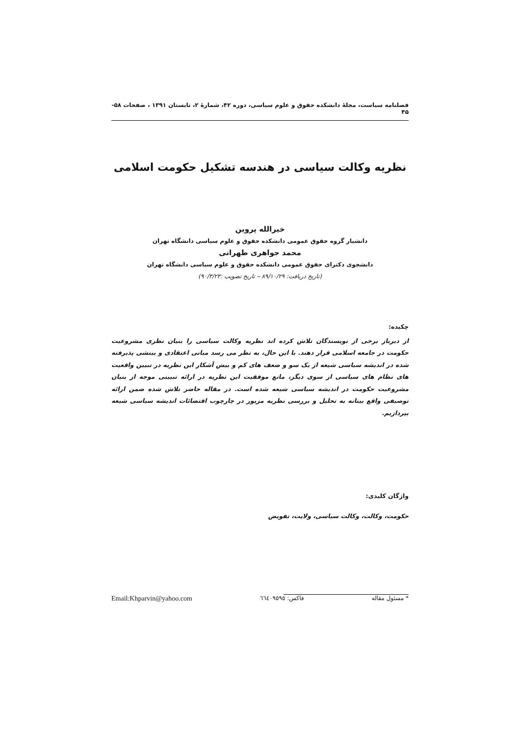فصلنامه سیاست، مجلهٔ دانشکده حقوق و علوم سیاسی، دوره ۴۲، شمارهٔ ۲، تابستان ۱۳۹۱ ، صفحات ۵۸- ۴۵
نظریه وکالت سیاسی در هندسه تشکیل حکومت اسلامی
خیرالله پروین
دانشیار گروه حقوق عمومی دانشکده حقوق و علوم سیاسی دانشگاه تهران
محمد جواهری طهرانی
دانشجوی دکترای حقوق عمومی دانشکده حقوق و علوم سیاسی دانشگاه تهران
(تاریخ دریافت: ۸۹/۱۰/۲۹ – تاریخ تصویب :۹۰/۳/۲۳)
چکیده:
از دیرباز برخی از نویسندگان تلاش کرده اند نظریه وکالت سیاسی را بنیان نظری مشروعیت حکومت در جامعه اسلامی قرار دهند. با این حال، به نظر می رسد مبانی اعتقادی و بینشی پذیرفته شده در اندیشه سیاسی شیعه از یک سو و ضعف های کم و بیش آشکار این نظریه در تبیین واقعیت های نظام های سیاسی از سوی دیگر، مانع موفقیت این نظریه در ارائه تبیینی موجه از بنیان مشروعیت حکومت در اندیشه سیاسی شیعه شده است. در مقاله حاضر تلاش شده ضمن ارائه توصیفی واقع بینانه به تحلیل و بررسی نظریه مزبور در چارچوب اقتضائات اندیشه سیاسی شیعه بپردازیم.
واژگان کلیدی:
حکومت، وکالت، وکالت سیاسی، ولایت، تفویض
* مسئول مقاله فاکس: ٦٦٤٠٩٥٩٥ Email:Khparvin@yahoo.com